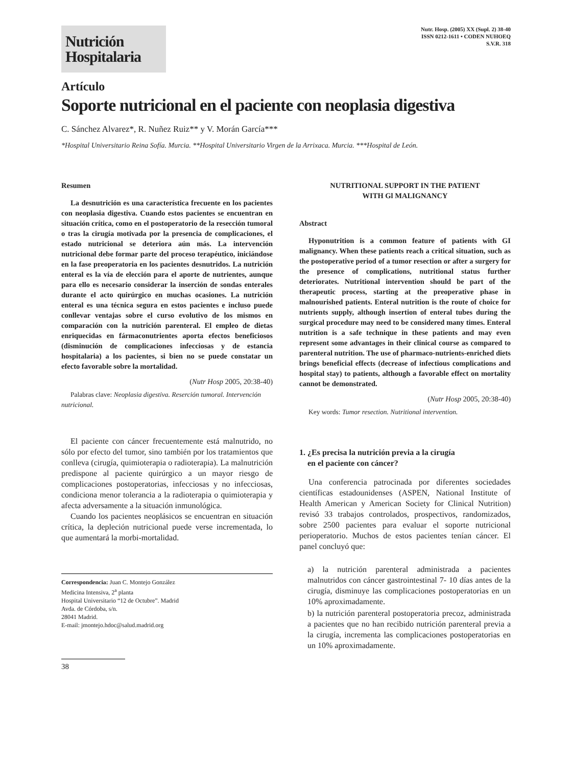Nutrición
Hospitalaria
Nutr. Hosp. (2005) XX (Supl. 2) 38-40
ISSN 0212-1611 • CODEN NUHOEQ
S.V.R. 318
Artículo
Soporte nutricional en el paciente con neoplasia digestiva
C. Sánchez Alvarez*, R. Nuñez Ruiz** y V. Morán García***
*Hospital Universitario Reina Sofía. Murcia. **Hospital Universitario Virgen de la Arrixaca. Murcia. ***Hospital de León.
Resumen
La desnutrición es una característica frecuente en los pacientes con neoplasia digestiva. Cuando estos pacientes se encuentran en situación crítica, como en el postoperatorio de la resección tumoral o tras la cirugía motivada por la presencia de complicaciones, el estado nutricional se deteriora aún más. La intervención nutricional debe formar parte del proceso terapéutico, iniciándose en la fase preoperatoria en los pacientes desnutridos. La nutrición enteral es la vía de elección para el aporte de nutrientes, aunque para ello es necesario considerar la inserción de sondas enterales durante el acto quirúrgico en muchas ocasiones. La nutrición enteral es una técnica segura en estos pacientes e incluso puede conllevar ventajas sobre el curso evolutivo de los mismos en comparación con la nutrición parenteral. El empleo de dietas enriquecidas en fármaconutrientes aporta efectos beneficiosos (disminución de complicaciones infecciosas y de estancia hospitalaria) a los pacientes, si bien no se puede constatar un efecto favorable sobre la mortalidad.
(Nutr Hosp 2005, 20:38-40)
Palabras clave: Neoplasia digestiva. Reserción tumoral. Intervención nutricional.
El paciente con cáncer frecuentemente está malnutrido, no sólo por efecto del tumor, sino también por los tratamientos que conlleva (cirugía, quimioterapia o radioterapia). La malnutrición predispone al paciente quirúrgico a un mayor riesgo de complicaciones postoperatorias, infecciosas y no infecciosas, condiciona menor tolerancia a la radioterapia o quimioterapia y afecta adversamente a la situación inmunológica.
Cuando los pacientes neoplásicos se encuentran en situación crítica, la depleción nutricional puede verse incrementada, lo que aumentará la morbi-mortalidad.
Correspondencia: Juan C. Montejo González
Medicina Intensiva, 2<sup>a</sup> planta
Hospital Universitario “12 de Octubre”. Madrid
Avda. de Córdoba, s/n.
28041 Madrid.
E-mail: jmontejo.hdoc@salud.madrid.org
38
NUTRITIONAL SUPPORT IN THE PATIENT
WITH Gl MALIGNANCY
Abstract
Hyponutrition is a common feature of patients with GI malignancy. When these patients reach a critical situation, such as the postoperative period of a tumor resection or after a surgery for the presence of complications, nutritional status further deteriorates. Nutritional intervention should be part of the therapeutic process, starting at the preoperative phase in malnourished patients. Enteral nutrition is the route of choice for nutrients supply, although insertion of enteral tubes during the surgical procedure may need to be considered many times. Enteral nutrition is a safe technique in these patients and may even represent some advantages in their clinical course as compared to parenteral nutrition. The use of pharmaco-nutrients-enriched diets brings beneficial effects (decrease of infectious complications and hospital stay) to patients, although a favorable effect on mortality cannot be demonstrated.
(Nutr Hosp 2005, 20:38-40)
Key words: Tumor resection. Nutritional intervention.
1. ¿Es precisa la nutrición previa a la cirugía
en el paciente con cáncer?
Una conferencia patrocinada por diferentes sociedades científicas estadounidenses (ASPEN, National Institute of Health American y American Society for Clinical Nutrition) revisó 33 trabajos controlados, prospectivos, randomizados, sobre 2500 pacientes para evaluar el soporte nutricional perioperatorio. Muchos de estos pacientes tenían cáncer. El panel concluyó que:
a) la nutrición parenteral administrada a pacientes malnutridos con cáncer gastrointestinal 7- 10 días antes de la cirugía, disminuye las complicaciones postoperatorias en un 10% aproximadamente.
b) la nutrición parenteral postoperatoria precoz, administrada a pacientes que no han recibido nutrición parenteral previa a la cirugía, incrementa las complicaciones postoperatorias en un 10% aproximadamente.